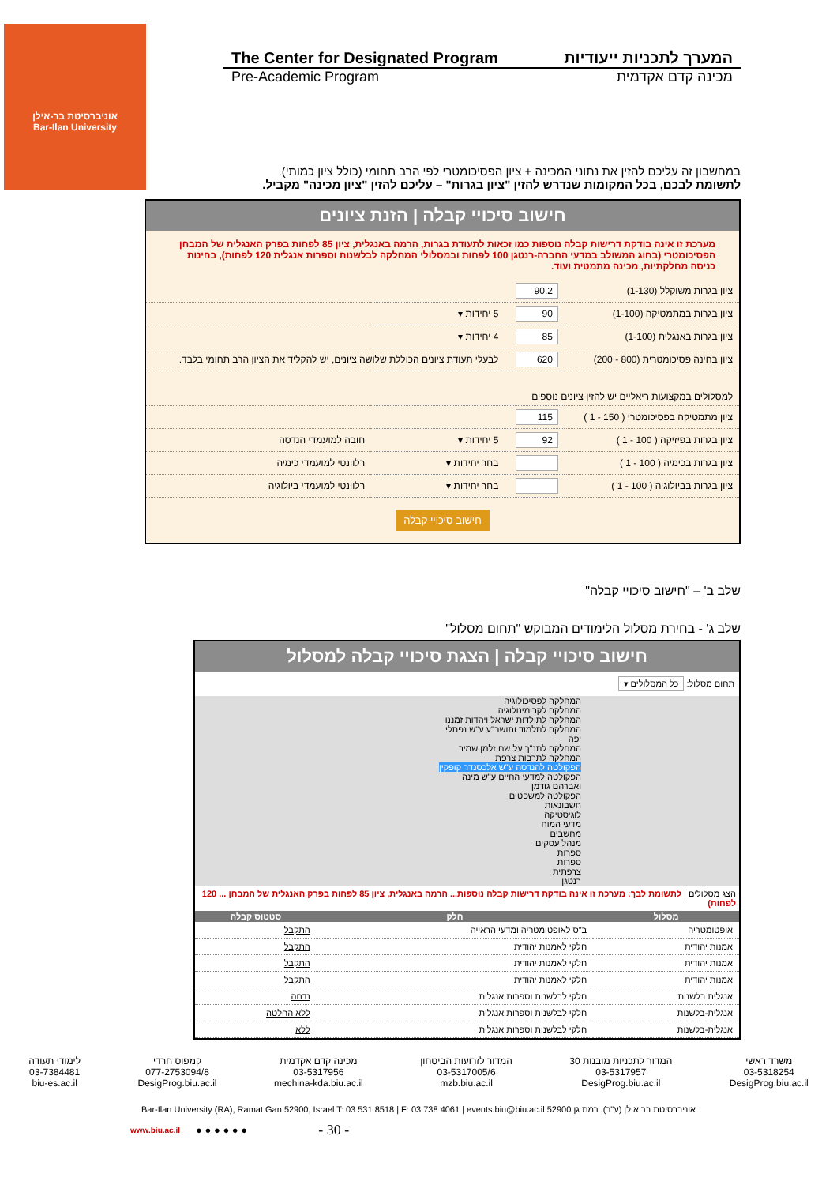אוניברסיטת בר-אילן
Bar-Ilan University
The Center for Designated Program המערך לתכניות ייעודיות
Pre-Academic Program מכינה קדם אקדמית
במחשבון זה עליכם להזין את נתוני המכינה + ציון הפסיכומטרי לפי הרב תחומי (כולל ציון כמותי).
לתשומת לבכם, בכל המקומות שנדרש להזין "ציון בגרות" – עליכם להזין "ציון מכינה" מקביל.
חישוב סיכויי קבלה | הזנת ציונים
מערכת זו אינה בודקת דרישות קבלה נוספות כמו זכאות לתעודת בגרות, הרמה באנגלית, ציון 85 לפחות בפרק האנגלית של המבחן הפסיכומטרי (בחוג המשולב במדעי החברה-רנטגן 100 לפחות ובמסלולי המחלקה לבלשנות וספרות אנגלית 120 לפחות), בחינות כניסה מחלקתיות, מכינה מתמטית ועוד.
| ציון בגרות משוקלל (1-130) | 90.2 | | |
| ציון בגרות במתמטיקה (1-100) | 90 | 5 יחידות ▾ | |
| ציון בגרות באנגלית (1-100) | 85 | 4 יחידות ▾ | |
| ציון בחינה פסיכומטרית (800 - 200) | 620 | לבעלי תעודת ציונים הכוללת שלושה ציונים, יש להקליד את הציון הרב תחומי בלבד. | |
| למסלולים במקצועות ריאליים יש להזין ציונים נוספים | | | |
| ציון מתמטיקה בפסיכומטרי ( 150 - 1 ) | 115 | | |
| ציון בגרות בפיזיקה ( 100 - 1 ) | 92 | 5 יחידות ▾ | חובה למועמדי הנדסה |
| ציון בגרות בכימיה ( 100 - 1 ) | | בחר יחידות ▾ | רלוונטי למועמדי כימיה |
| ציון בגרות בביולוגיה ( 100 - 1 ) | | בחר יחידות ▾ | רלוונטי למועמדי ביולוגיה |
חישוב סיכויי קבלה
שלב ב' – "חישוב סיכויי קבלה"
שלב ג' - בחירת מסלול הלימודים המבוקש "תחום מסלול"
חישוב סיכויי קבלה | הצגת סיכויי קבלה למסלול
תחום מסלול: כל המסלולים ▾
המחלקה לפסיכולוגיה
המחלקה לקרימינולוגיה
המחלקה לתולדות ישראל ויהדות זמננו
המחלקה לתלמוד ותושב"ע ע"ש נפתלי יפה
המחלקה לתנ"ך על שם זלמן שמיר
המחלקה לתרבות צרפת
הפקולטה להנדסה ע"ש אלכסנדר קופקין
הפקולטה למדעי החיים ע"ש מינה ואברהם גודמן
הפקולטה למשפטים
חשבונאות
לוגיסטיקה
מדעי המוח
מחשבים
מנהל עסקים
ספרות
ספרות
צרפתית
רנטגן
הצג מסלולים | לתשומת לבך: מערכת זו אינה בודקת דרישות קבלה נוספות... הרמה באנגלית, ציון 85 לפחות בפרק האנגלית של המבחן ... 120 לפחות)
| מסלול | חלק | סטטוס קבלה |
| --- | --- | --- |
| אופטומטריה | ב"ס לאופטומטריה ומדעי הראייה | התקבל |
| אמנות יהודית | חלקי לאמנות יהודית | התקבל |
| אמנות יהודית | חלקי לאמנות יהודית | התקבל |
| אמנות יהודית | חלקי לאמנות יהודית | התקבל |
| אנגלית בלשנות | חלקי לבלשנות וספרות אנגלית | נדחה |
| אנגלית-בלשנות | חלקי לבלשנות וספרות אנגלית | ללא החלטה |
| אנגלית-בלשנות | חלקי לבלשנות וספרות אנגלית | ללא |
משרד ראשי
03-5318254
DesigProg.biu.ac.il
המדור לתכניות מובנות 30
03-5317957
DesigProg.biu.ac.il
המדור לזרועות הביטחון
03-5317005/6
mzb.biu.ac.il
מכינה קדם אקדמית
03-5317956
mechina-kda.biu.ac.il
קמפוס חרדי
077-2753094/8
DesigProg.biu.ac.il
לימודי תעודה
03-7384481
biu-es.ac.il
Bar-Ilan University (RA), Ramat Gan 52900, Israel T: 03 531 8518 | F: 03 738 4061 | events.biu@biu.ac.il אוניברסיטת בר אילן (ע"ר), רמת גן 52900
www.biu.ac.il ● ● ● ● ● ● - 30 -